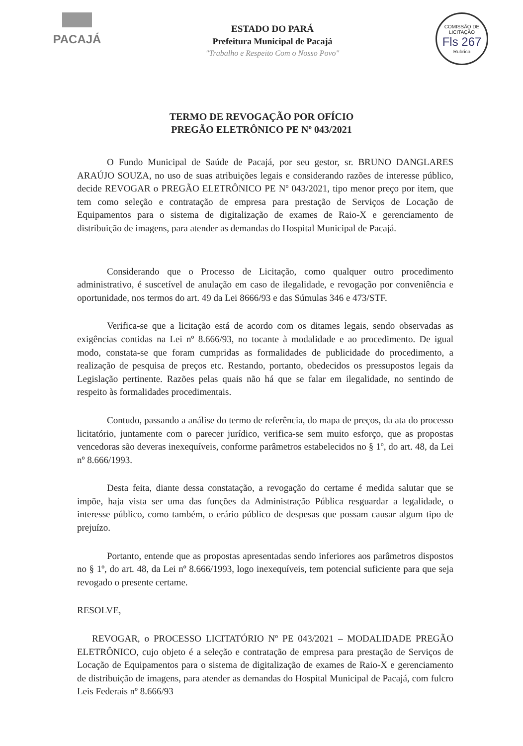PACAJÁ
ESTADO DO PARÁ
Prefeitura Municipal de Pacajá
"Trabalho e Respeito Com o Nosso Povo"
COMISSÃO DE LICITAÇÃO
Fls 267
Rubrica
TERMO DE REVOGAÇÃO POR OFÍCIO
PREGÃO ELETRÔNICO PE Nº 043/2021
O Fundo Municipal de Saúde de Pacajá, por seu gestor, sr. BRUNO DANGLARES ARAÚJO SOUZA, no uso de suas atribuições legais e considerando razões de interesse público, decide REVOGAR o PREGÃO ELETRÔNICO PE Nº 043/2021, tipo menor preço por item, que tem como seleção e contratação de empresa para prestação de Serviços de Locação de Equipamentos para o sistema de digitalização de exames de Raio-X e gerenciamento de distribuição de imagens, para atender as demandas do Hospital Municipal de Pacajá.
Considerando que o Processo de Licitação, como qualquer outro procedimento administrativo, é suscetível de anulação em caso de ilegalidade, e revogação por conveniência e oportunidade, nos termos do art. 49 da Lei 8666/93 e das Súmulas 346 e 473/STF.
Verifica-se que a licitação está de acordo com os ditames legais, sendo observadas as exigências contidas na Lei nº 8.666/93, no tocante à modalidade e ao procedimento. De igual modo, constata-se que foram cumpridas as formalidades de publicidade do procedimento, a realização de pesquisa de preços etc. Restando, portanto, obedecidos os pressupostos legais da Legislação pertinente. Razões pelas quais não há que se falar em ilegalidade, no sentindo de respeito às formalidades procedimentais.
Contudo, passando a análise do termo de referência, do mapa de preços, da ata do processo licitatório, juntamente com o parecer jurídico, verifica-se sem muito esforço, que as propostas vencedoras são deveras inexequíveis, conforme parâmetros estabelecidos no § 1º, do art. 48, da Lei nº 8.666/1993.
Desta feita, diante dessa constatação, a revogação do certame é medida salutar que se impõe, haja vista ser uma das funções da Administração Pública resguardar a legalidade, o interesse público, como também, o erário público de despesas que possam causar algum tipo de prejuízo.
Portanto, entende que as propostas apresentadas sendo inferiores aos parâmetros dispostos no § 1º, do art. 48, da Lei nº 8.666/1993, logo inexequíveis, tem potencial suficiente para que seja revogado o presente certame.
RESOLVE,
REVOGAR, o PROCESSO LICITATÓRIO Nº PE 043/2021 – MODALIDADE PREGÃO ELETRÔNICO, cujo objeto é a seleção e contratação de empresa para prestação de Serviços de Locação de Equipamentos para o sistema de digitalização de exames de Raio-X e gerenciamento de distribuição de imagens, para atender as demandas do Hospital Municipal de Pacajá, com fulcro Leis Federais nº 8.666/93